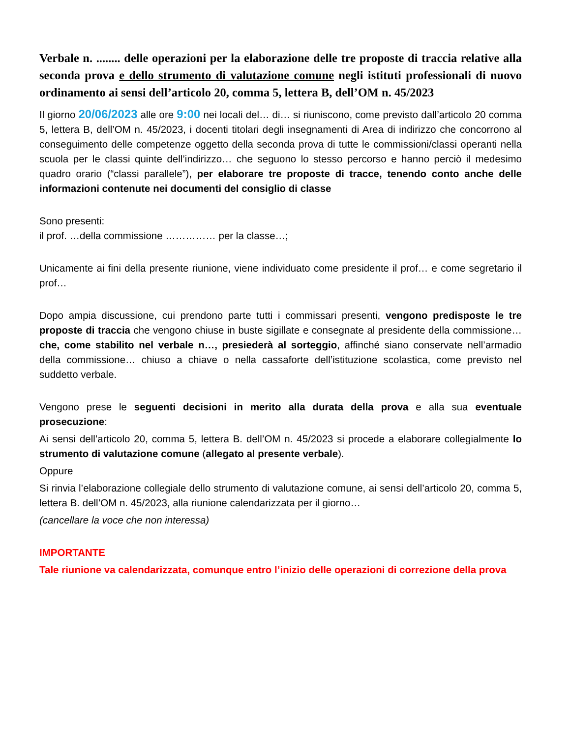Verbale n. ........ delle operazioni per la elaborazione delle tre proposte di traccia relative alla seconda prova e dello strumento di valutazione comune negli istituti professionali di nuovo ordinamento ai sensi dell’articolo 20, comma 5, lettera B, dell’OM n. 45/2023
Il giorno 20/06/2023 alle ore 9:00 nei locali del… di… si riuniscono, come previsto dall’articolo 20 comma 5, lettera B, dell’OM n. 45/2023, i docenti titolari degli insegnamenti di Area di indirizzo che concorrono al conseguimento delle competenze oggetto della seconda prova di tutte le commissioni/classi operanti nella scuola per le classi quinte dell’indirizzo… che seguono lo stesso percorso e hanno perciò il medesimo quadro orario (“classi parallele”), per elaborare tre proposte di tracce, tenendo conto anche delle informazioni contenute nei documenti del consiglio di classe
Sono presenti:
il prof. …della commissione …………… per la classe…;
Unicamente ai fini della presente riunione, viene individuato come presidente il prof… e come segretario il prof…
Dopo ampia discussione, cui prendono parte tutti i commissari presenti, vengono predisposte le tre proposte di traccia che vengono chiuse in buste sigillate e consegnate al presidente della commissione… che, come stabilito nel verbale n…, presiederà al sorteggio, affinché siano conservate nell’armadio della commissione… chiuso a chiave o nella cassaforte dell’istituzione scolastica, come previsto nel suddetto verbale.
Vengono prese le seguenti decisioni in merito alla durata della prova e alla sua eventuale prosecuzione:
Ai sensi dell’articolo 20, comma 5, lettera B. dell’OM n. 45/2023 si procede a elaborare collegialmente lo strumento di valutazione comune (allegato al presente verbale).
Oppure
Si rinvia l’elaborazione collegiale dello strumento di valutazione comune, ai sensi dell’articolo 20, comma 5, lettera B. dell’OM n. 45/2023, alla riunione calendarizzata per il giorno…
(cancellare la voce che non interessa)
IMPORTANTE
Tale riunione va calendarizzata, comunque entro l’inizio delle operazioni di correzione della prova